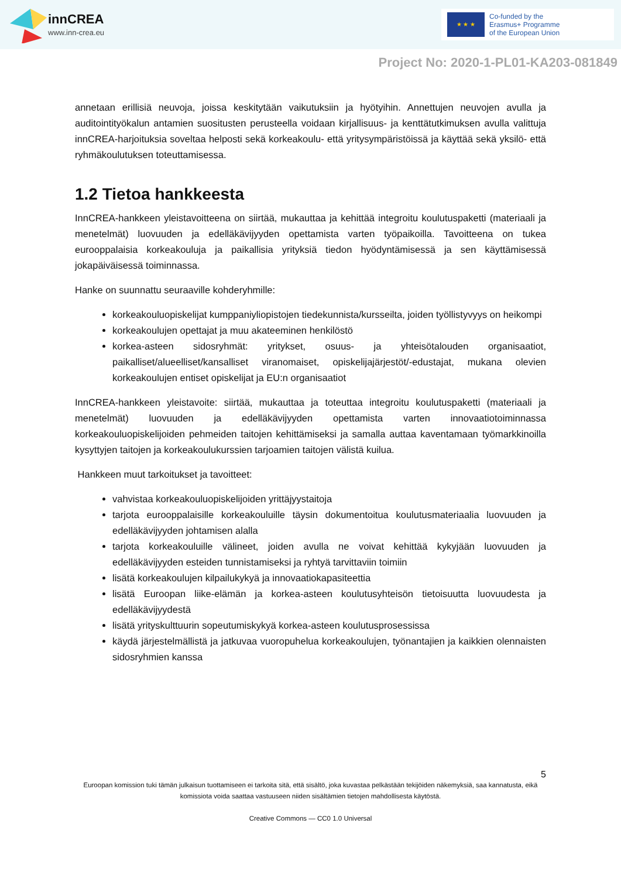innCREA
www.inn-crea.eu
★ ★ ★
Co-funded by the
Erasmus+ Programme
of the European Union
Project No: 2020-1-PL01-KA203-081849
annetaan erillisiä neuvoja, joissa keskitytään vaikutuksiin ja hyötyihin. Annettujen neuvojen avulla ja auditointityökalun antamien suositusten perusteella voidaan kirjallisuus- ja kenttätutkimuksen avulla valittuja innCREA-harjoituksia soveltaa helposti sekä korkeakoulu- että yritysympäristöissä ja käyttää sekä yksilö- että ryhmäkoulutuksen toteuttamisessa.
1.2 Tietoa hankkeesta
InnCREA-hankkeen yleistavoitteena on siirtää, mukauttaa ja kehittää integroitu koulutuspaketti (materiaali ja menetelmät) luovuuden ja edelläkävijyyden opettamista varten työpaikoilla. Tavoitteena on tukea eurooppalaisia korkeakouluja ja paikallisia yrityksiä tiedon hyödyntämisessä ja sen käyttämisessä jokapäiväisessä toiminnassa.
Hanke on suunnattu seuraaville kohderyhmille:
korkeakouluopiskelijat kumppaniyliopistojen tiedekunnista/kursseilta, joiden työllistyvyys on heikompi
korkeakoulujen opettajat ja muu akateeminen henkilöstö
korkea-asteen sidosryhmät: yritykset, osuus- ja yhteisötalouden organisaatiot, paikalliset/alueelliset/kansalliset viranomaiset, opiskelijajärjestöt/-edustajat, mukana olevien korkeakoulujen entiset opiskelijat ja EU:n organisaatiot
InnCREA-hankkeen yleistavoite: siirtää, mukauttaa ja toteuttaa integroitu koulutuspaketti (materiaali ja menetelmät) luovuuden ja edelläkävijyyden opettamista varten innovaatiotoiminnassa korkeakouluopiskelijoiden pehmeiden taitojen kehittämiseksi ja samalla auttaa kaventamaan työmarkkinoilla kysyttyjen taitojen ja korkeakoulukurssien tarjoamien taitojen välistä kuilua.
Hankkeen muut tarkoitukset ja tavoitteet:
vahvistaa korkeakouluopiskelijoiden yrittäjyystaitoja
tarjota eurooppalaisille korkeakouluille täysin dokumentoitua koulutusmateriaalia luovuuden ja edelläkävijyyden johtamisen alalla
tarjota korkeakouluille välineet, joiden avulla ne voivat kehittää kykyjään luovuuden ja edelläkävijyyden esteiden tunnistamiseksi ja ryhtyä tarvittaviin toimiin
lisätä korkeakoulujen kilpailukykyä ja innovaatiokapasiteettia
lisätä Euroopan liike-elämän ja korkea-asteen koulutusyhteisön tietoisuutta luovuudesta ja edelläkävijyydestä
lisätä yrityskulttuurin sopeutumiskykyä korkea-asteen koulutusprosessissa
käydä järjestelmällistä ja jatkuvaa vuoropuhelua korkeakoulujen, työnantajien ja kaikkien olennaisten sidosryhmien kanssa
5
Euroopan komission tuki tämän julkaisun tuottamiseen ei tarkoita sitä, että sisältö, joka kuvastaa pelkästään tekijöiden näkemyksiä, saa kannatusta, eikä komissiota voida saattaa vastuuseen niiden sisältämien tietojen mahdollisesta käytöstä.
Creative Commons — CC0 1.0 Universal